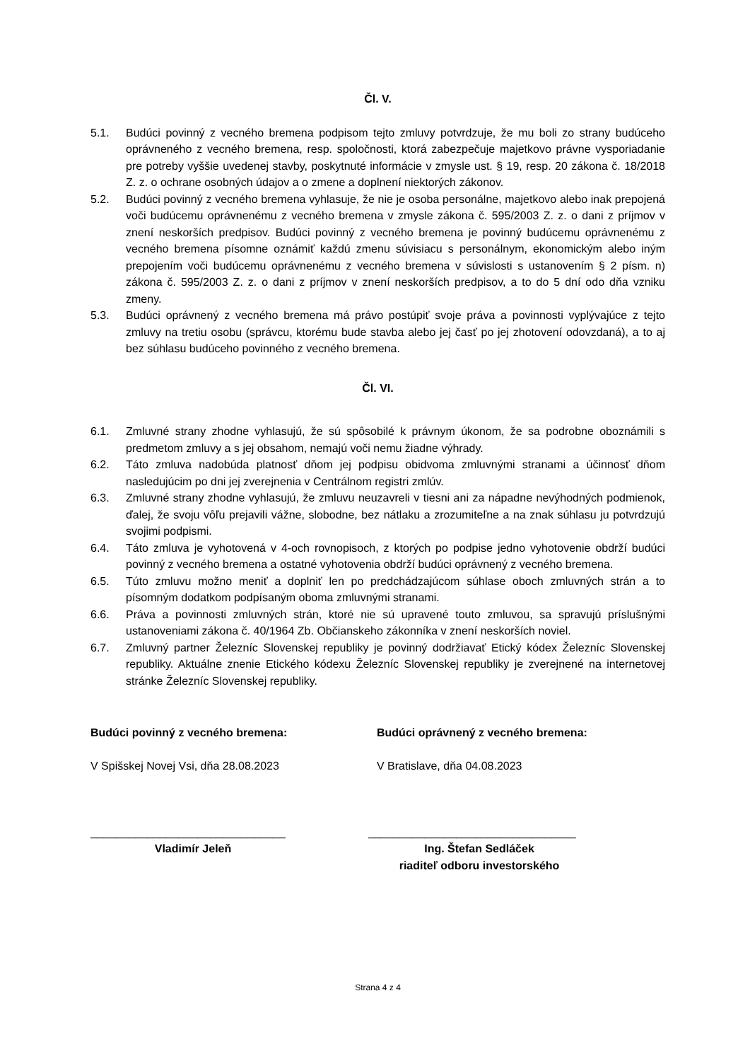Čl. V.
5.1. Budúci povinný z vecného bremena podpisom tejto zmluvy potvrdzuje, že mu boli zo strany budúceho oprávneného z vecného bremena, resp. spoločnosti, ktorá zabezpečuje majetkovo právne vysporiadanie pre potreby vyššie uvedenej stavby, poskytnuté informácie v zmysle ust. § 19, resp. 20 zákona č. 18/2018 Z. z. o ochrane osobných údajov a o zmene a doplnení niektorých zákonov.
5.2. Budúci povinný z vecného bremena vyhlasuje, že nie je osoba personálne, majetkovo alebo inak prepojená voči budúcemu oprávnenému z vecného bremena v zmysle zákona č. 595/2003 Z. z. o dani z príjmov v znení neskorších predpisov. Budúci povinný z vecného bremena je povinný budúcemu oprávnenému z vecného bremena písomne oznámiť každú zmenu súvisiacu s personálnym, ekonomickým alebo iným prepojením voči budúcemu oprávnenému z vecného bremena v súvislosti s ustanovením § 2 písm. n) zákona č. 595/2003 Z. z. o dani z príjmov v znení neskorších predpisov, a to do 5 dní odo dňa vzniku zmeny.
5.3. Budúci oprávnený z vecného bremena má právo postúpiť svoje práva a povinnosti vyplývajúce z tejto zmluvy na tretiu osobu (správcu, ktorému bude stavba alebo jej časť po jej zhotovení odovzdaná), a to aj bez súhlasu budúceho povinného z vecného bremena.
Čl. VI.
6.1. Zmluvné strany zhodne vyhlasujú, že sú spôsobilé k právnym úkonom, že sa podrobne oboznámili s predmetom zmluvy a s jej obsahom, nemajú voči nemu žiadne výhrady.
6.2. Táto zmluva nadobúda platnosť dňom jej podpisu obidvoma zmluvnými stranami a účinnosť dňom nasledujúcim po dni jej zverejnenia v Centrálnom registri zmlúv.
6.3. Zmluvné strany zhodne vyhlasujú, že zmluvu neuzavreli v tiesni ani za nápadne nevýhodných podmienok, ďalej, že svoju vôľu prejavili vážne, slobodne, bez nátlaku a zrozumiteľne a na znak súhlasu ju potvrdzujú svojimi podpismi.
6.4. Táto zmluva je vyhotovená v 4-och rovnopisoch, z ktorých po podpise jedno vyhotovenie obdrží budúci povinný z vecného bremena a ostatné vyhotovenia obdrží budúci oprávnený z vecného bremena.
6.5. Túto zmluvu možno meniť a doplniť len po predchádzajúcom súhlase oboch zmluvných strán a to písomným dodatkom podpísaným oboma zmluvnými stranami.
6.6. Práva a povinnosti zmluvných strán, ktoré nie sú upravené touto zmluvou, sa spravujú príslušnými ustanoveniami zákona č. 40/1964 Zb. Občianskeho zákonníka v znení neskorších noviel.
6.7. Zmluvný partner Železníc Slovenskej republiky je povinný dodržiavať Etický kódex Železníc Slovenskej republiky. Aktuálne znenie Etického kódexu Železníc Slovenskej republiky je zverejnené na internetovej stránke Železníc Slovenskej republiky.
Budúci povinný z vecného bremena:
V Spišskej Novej Vsi, dňa 28.08.2023
_______________________________
Vladimír Jeleň
Budúci oprávnený z vecného bremena:
V Bratislave, dňa 04.08.2023
_________________________________
Ing. Štefan Sedláček
riaditeľ odboru investorského
Strana 4 z 4